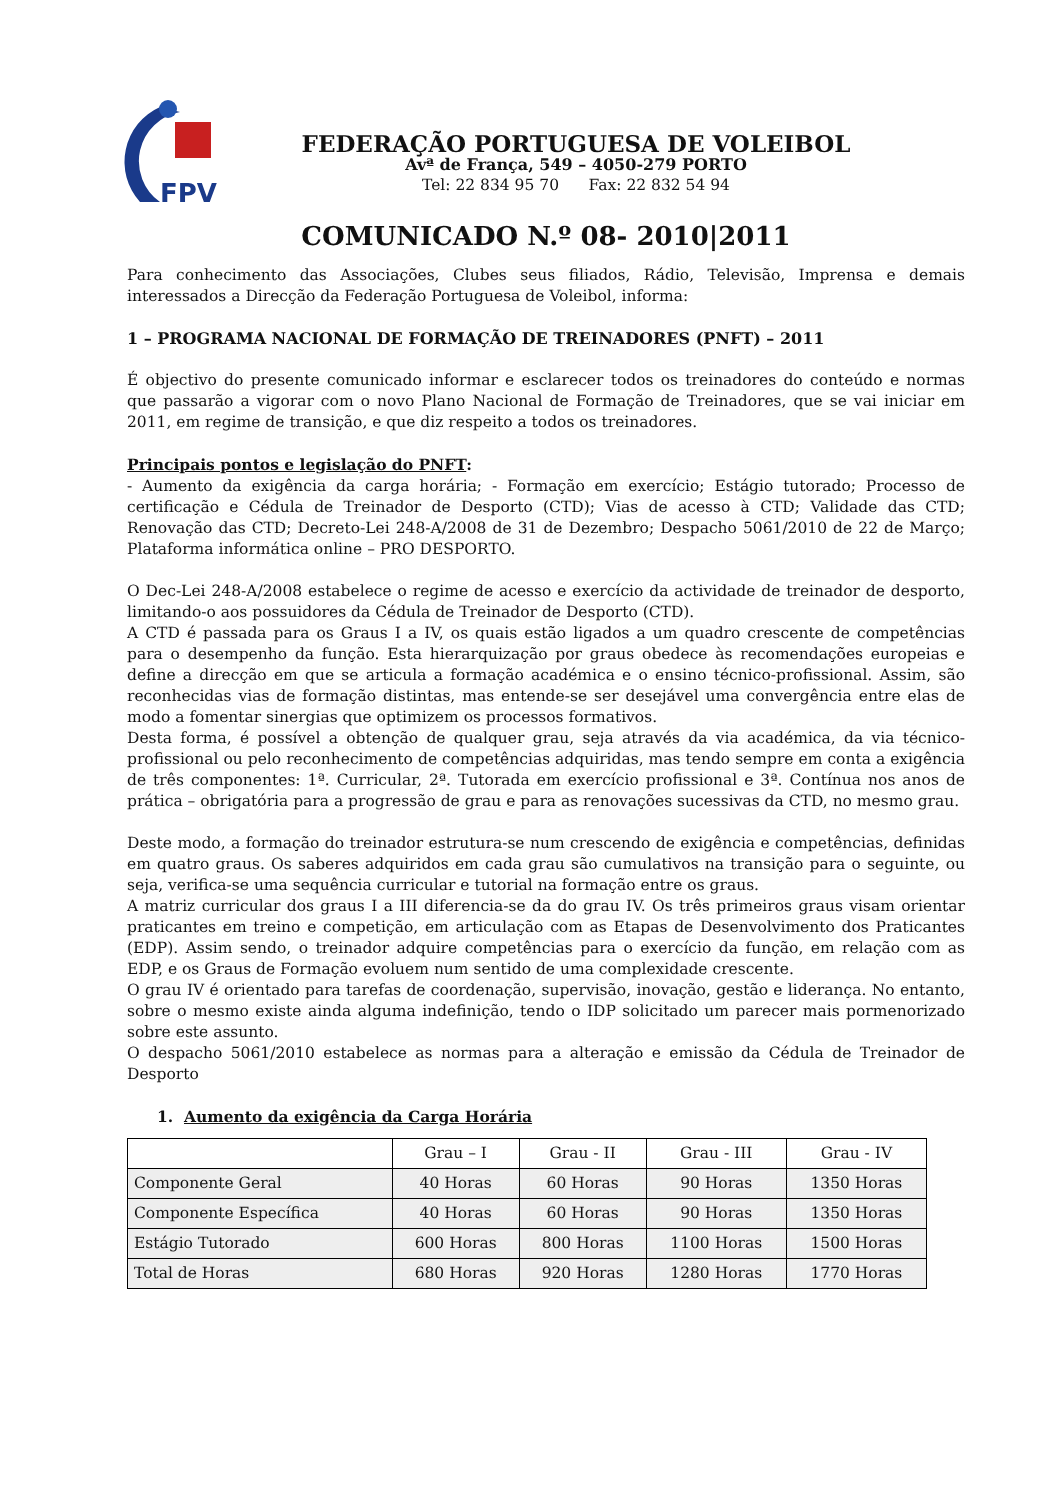FPV
FEDERAÇÃO PORTUGUESA DE VOLEIBOL
Avª de França, 549 – 4050-279 PORTO
Tel: 22 834 95 70 Fax: 22 832 54 94
COMUNICADO N.º 08- 2010|2011
Para conhecimento das Associações, Clubes seus filiados, Rádio, Televisão, Imprensa e demais interessados a Direcção da Federação Portuguesa de Voleibol, informa:
1 – PROGRAMA NACIONAL DE FORMAÇÃO DE TREINADORES (PNFT) – 2011
É objectivo do presente comunicado informar e esclarecer todos os treinadores do conteúdo e normas que passarão a vigorar com o novo Plano Nacional de Formação de Treinadores, que se vai iniciar em 2011, em regime de transição, e que diz respeito a todos os treinadores.
Principais pontos e legislação do PNFT:
- Aumento da exigência da carga horária; - Formação em exercício; Estágio tutorado; Processo de certificação e Cédula de Treinador de Desporto (CTD); Vias de acesso à CTD; Validade das CTD; Renovação das CTD; Decreto-Lei 248-A/2008 de 31 de Dezembro; Despacho 5061/2010 de 22 de Março; Plataforma informática online – PRO DESPORTO.
O Dec-Lei 248-A/2008 estabelece o regime de acesso e exercício da actividade de treinador de desporto, limitando-o aos possuidores da Cédula de Treinador de Desporto (CTD).
A CTD é passada para os Graus I a IV, os quais estão ligados a um quadro crescente de competências para o desempenho da função. Esta hierarquização por graus obedece às recomendações europeias e define a direcção em que se articula a formação académica e o ensino técnico-profissional. Assim, são reconhecidas vias de formação distintas, mas entende-se ser desejável uma convergência entre elas de modo a fomentar sinergias que optimizem os processos formativos.
Desta forma, é possível a obtenção de qualquer grau, seja através da via académica, da via técnico-profissional ou pelo reconhecimento de competências adquiridas, mas tendo sempre em conta a exigência de três componentes: 1ª. Curricular, 2ª. Tutorada em exercício profissional e 3ª. Contínua nos anos de prática – obrigatória para a progressão de grau e para as renovações sucessivas da CTD, no mesmo grau.
Deste modo, a formação do treinador estrutura-se num crescendo de exigência e competências, definidas em quatro graus. Os saberes adquiridos em cada grau são cumulativos na transição para o seguinte, ou seja, verifica-se uma sequência curricular e tutorial na formação entre os graus.
A matriz curricular dos graus I a III diferencia-se da do grau IV. Os três primeiros graus visam orientar praticantes em treino e competição, em articulação com as Etapas de Desenvolvimento dos Praticantes (EDP). Assim sendo, o treinador adquire competências para o exercício da função, em relação com as EDP, e os Graus de Formação evoluem num sentido de uma complexidade crescente.
O grau IV é orientado para tarefas de coordenação, supervisão, inovação, gestão e liderança. No entanto, sobre o mesmo existe ainda alguma indefinição, tendo o IDP solicitado um parecer mais pormenorizado sobre este assunto.
O despacho 5061/2010 estabelece as normas para a alteração e emissão da Cédula de Treinador de Desporto
1. Aumento da exigência da Carga Horária
| | Grau – I | Grau - II | Grau - III | Grau - IV |
| --- | --- | --- | --- | --- |
| Componente Geral | 40 Horas | 60 Horas | 90 Horas | 1350 Horas |
| Componente Específica | 40 Horas | 60 Horas | 90 Horas | 1350 Horas |
| Estágio Tutorado | 600 Horas | 800 Horas | 1100 Horas | 1500 Horas |
| Total de Horas | 680 Horas | 920 Horas | 1280 Horas | 1770 Horas |